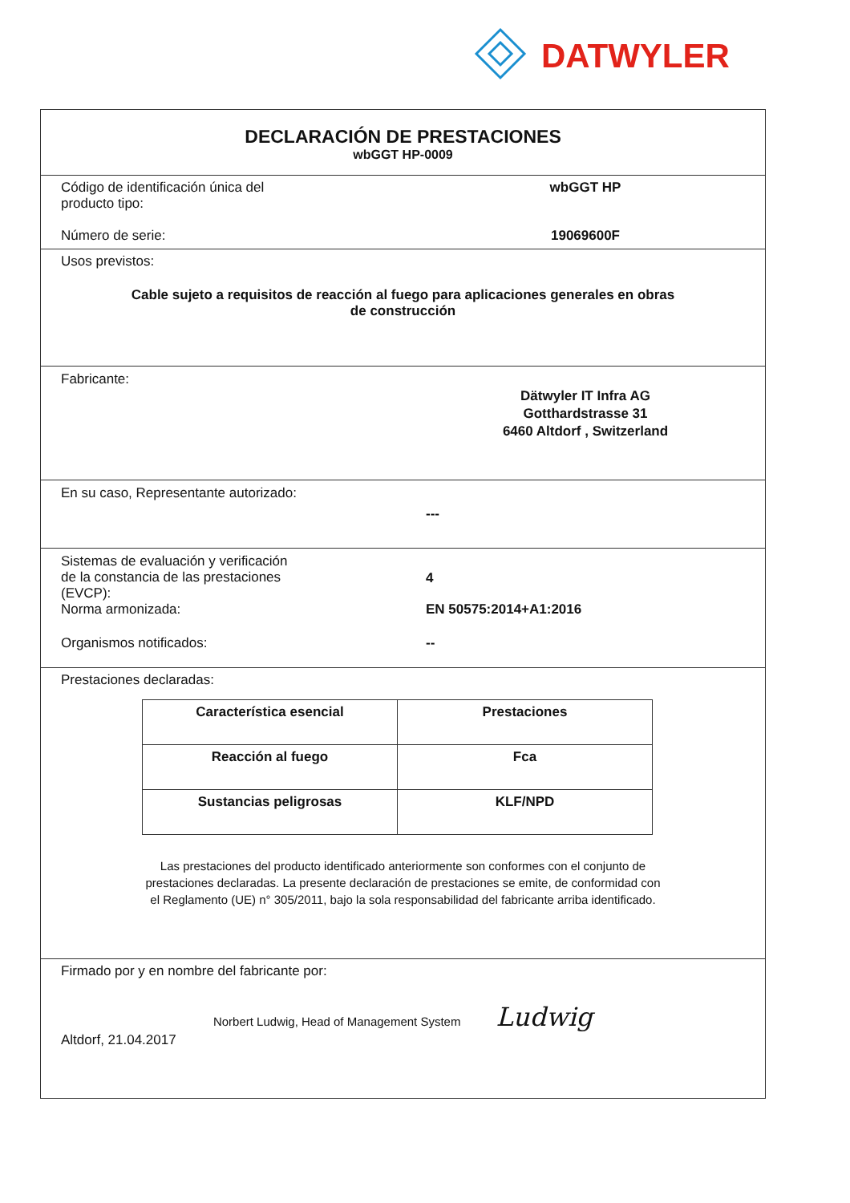DATWYLER
DECLARACIÓN DE PRESTACIONES
wbGGT HP-0009
Código de identificación única del
producto tipo:
wbGGT HP
Número de serie: 19069600F
Usos previstos:
Cable sujeto a requisitos de reacción al fuego para aplicaciones generales en obras
de construcción
Fabricante:
Dätwyler IT Infra AG
Gotthardstrasse 31
6460 Altdorf , Switzerland
En su caso, Representante autorizado:
---
Sistemas de evaluación y verificación
de la constancia de las prestaciones
(EVCP):
4
Norma armonizada: EN 50575:2014+A1:2016
Organismos notificados: --
Prestaciones declaradas:
| Característica esencial | Prestaciones |
| --- | --- |
| Reacción al fuego | Fca |
| Sustancias peligrosas | KLF/NPD |
Las prestaciones del producto identificado anteriormente son conformes con el conjunto de
prestaciones declaradas. La presente declaración de prestaciones se emite, de conformidad con
el Reglamento (UE) n° 305/2011, bajo la sola responsabilidad del fabricante arriba identificado.
Firmado por y en nombre del fabricante por:
Norbert Ludwig, Head of Management System Ludwig
Altdorf, 21.04.2017